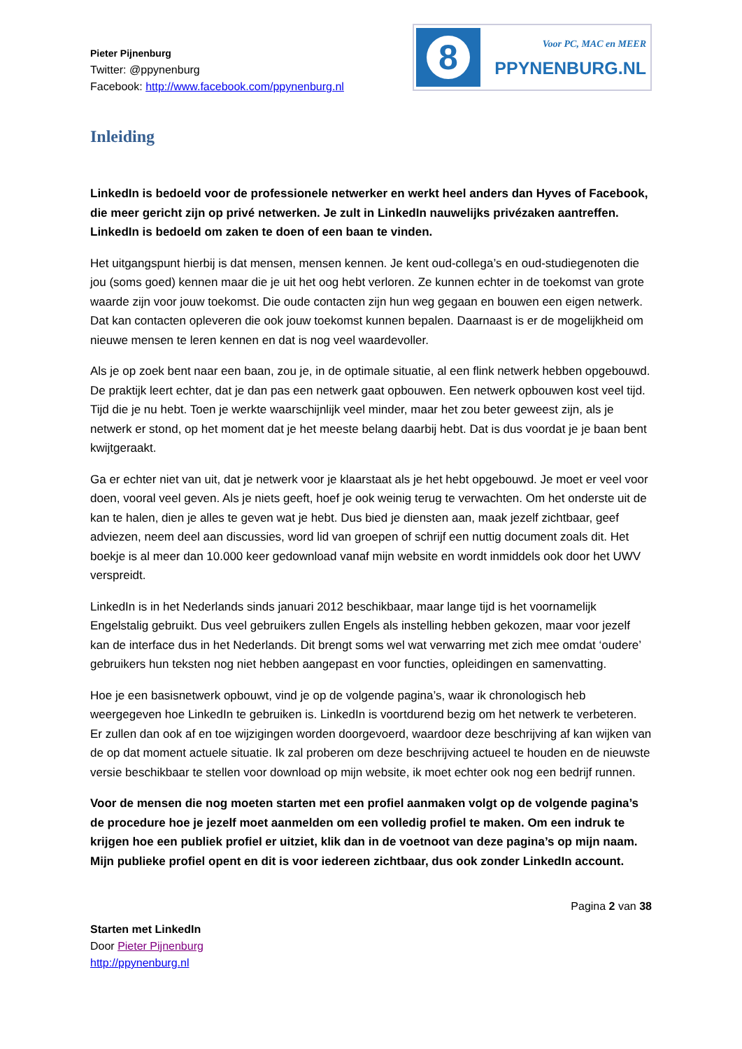Pieter Pijnenburg
Twitter: @ppynenburg
Facebook: http://www.facebook.com/ppynenburg.nl
8
Voor PC, MAC en MEER
PPYNENBURG.NL
Inleiding
LinkedIn is bedoeld voor de professionele netwerker en werkt heel anders dan Hyves of Facebook, die meer gericht zijn op privé netwerken. Je zult in LinkedIn nauwelijks privézaken aantreffen. LinkedIn is bedoeld om zaken te doen of een baan te vinden.
Het uitgangspunt hierbij is dat mensen, mensen kennen. Je kent oud-collega’s en oud-studiegenoten die jou (soms goed) kennen maar die je uit het oog hebt verloren. Ze kunnen echter in de toekomst van grote waarde zijn voor jouw toekomst. Die oude contacten zijn hun weg gegaan en bouwen een eigen netwerk. Dat kan contacten opleveren die ook jouw toekomst kunnen bepalen. Daarnaast is er de mogelijkheid om nieuwe mensen te leren kennen en dat is nog veel waardevoller.
Als je op zoek bent naar een baan, zou je, in de optimale situatie, al een flink netwerk hebben opgebouwd. De praktijk leert echter, dat je dan pas een netwerk gaat opbouwen. Een netwerk opbouwen kost veel tijd. Tijd die je nu hebt. Toen je werkte waarschijnlijk veel minder, maar het zou beter geweest zijn, als je netwerk er stond, op het moment dat je het meeste belang daarbij hebt. Dat is dus voordat je je baan bent kwijtgeraakt.
Ga er echter niet van uit, dat je netwerk voor je klaarstaat als je het hebt opgebouwd. Je moet er veel voor doen, vooral veel geven. Als je niets geeft, hoef je ook weinig terug te verwachten. Om het onderste uit de kan te halen, dien je alles te geven wat je hebt. Dus bied je diensten aan, maak jezelf zichtbaar, geef adviezen, neem deel aan discussies, word lid van groepen of schrijf een nuttig document zoals dit. Het boekje is al meer dan 10.000 keer gedownload vanaf mijn website en wordt inmiddels ook door het UWV verspreidt.
LinkedIn is in het Nederlands sinds januari 2012 beschikbaar, maar lange tijd is het voornamelijk Engelstalig gebruikt. Dus veel gebruikers zullen Engels als instelling hebben gekozen, maar voor jezelf kan de interface dus in het Nederlands. Dit brengt soms wel wat verwarring met zich mee omdat ‘oudere’ gebruikers hun teksten nog niet hebben aangepast en voor functies, opleidingen en samenvatting.
Hoe je een basisnetwerk opbouwt, vind je op de volgende pagina’s, waar ik chronologisch heb weergegeven hoe LinkedIn te gebruiken is. LinkedIn is voortdurend bezig om het netwerk te verbeteren. Er zullen dan ook af en toe wijzigingen worden doorgevoerd, waardoor deze beschrijving af kan wijken van de op dat moment actuele situatie. Ik zal proberen om deze beschrijving actueel te houden en de nieuwste versie beschikbaar te stellen voor download op mijn website, ik moet echter ook nog een bedrijf runnen.
Voor de mensen die nog moeten starten met een profiel aanmaken volgt op de volgende pagina’s de procedure hoe je jezelf moet aanmelden om een volledig profiel te maken. Om een indruk te krijgen hoe een publiek profiel er uitziet, klik dan in de voetnoot van deze pagina’s op mijn naam. Mijn publieke profiel opent en dit is voor iedereen zichtbaar, dus ook zonder LinkedIn account.
Pagina 2 van 38
Starten met LinkedIn
Door Pieter Pijnenburg
http://ppynenburg.nl